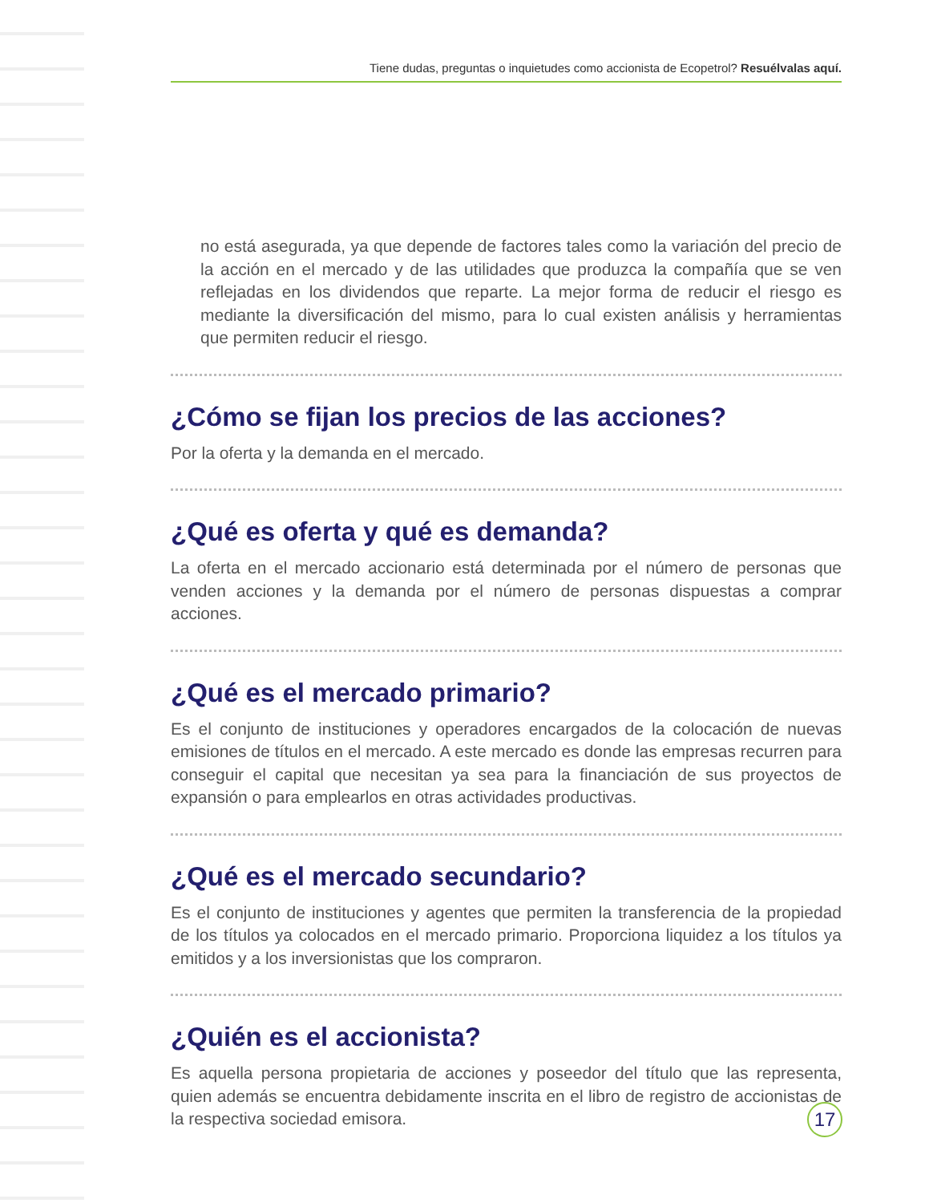Tiene dudas, preguntas o inquietudes como accionista de Ecopetrol? Resuélvalas aquí.
no está asegurada, ya que depende de factores tales como la variación del precio de la acción en el mercado y de las utilidades que produzca la compañía que se ven reflejadas en los dividendos que reparte. La mejor forma de reducir el riesgo es mediante la diversificación del mismo, para lo cual existen análisis y herramientas que permiten reducir el riesgo.
¿Cómo se fijan los precios de las acciones?
Por la oferta y la demanda en el mercado.
¿Qué es oferta y qué es demanda?
La oferta en el mercado accionario está determinada por el número de personas que venden acciones y la demanda por el número de personas dispuestas a comprar acciones.
¿Qué es el mercado primario?
Es el conjunto de instituciones y operadores encargados de la colocación de nuevas emisiones de títulos en el mercado. A este mercado es donde las empresas recurren para conseguir el capital que necesitan ya sea para la financiación de sus proyectos de expansión o para emplearlos en otras actividades productivas.
¿Qué es el mercado secundario?
Es el conjunto de instituciones y agentes que permiten la transferencia de la propiedad de los títulos ya colocados en el mercado primario. Proporciona liquidez a los títulos ya emitidos y a los inversionistas que los compraron.
¿Quién es el accionista?
Es aquella persona propietaria de acciones y poseedor del título que las representa, quien además se encuentra debidamente inscrita en el libro de registro de accionistas de la respectiva sociedad emisora.
17